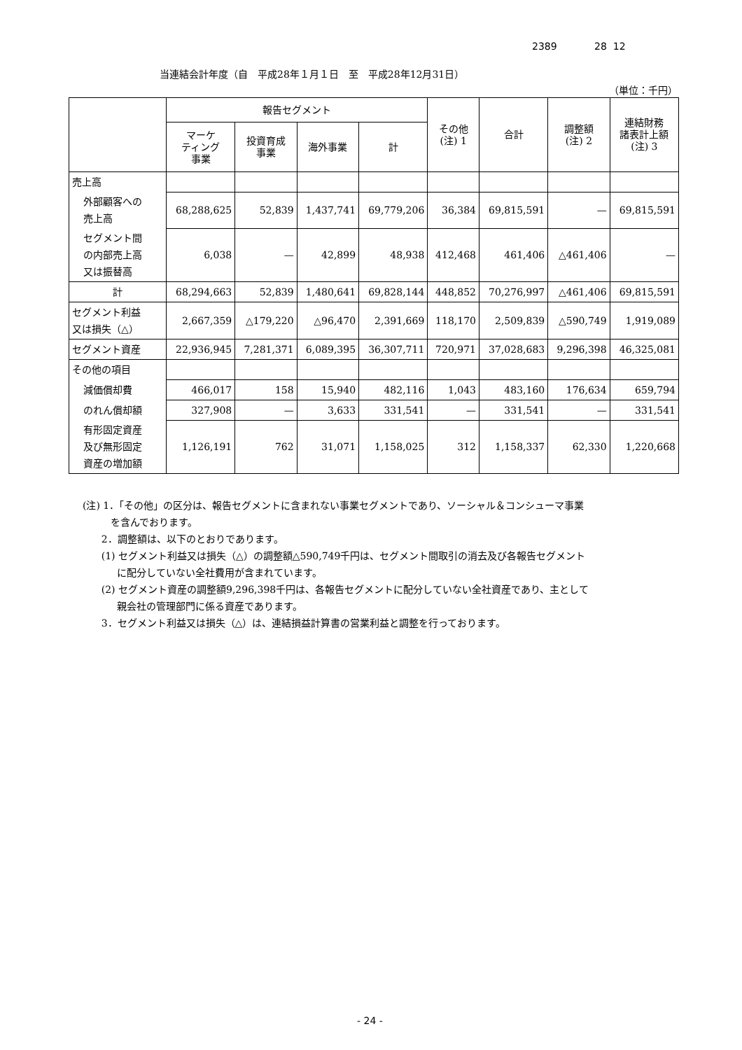2389 28 12
当連結会計年度（自　平成28年１月１日　至　平成28年12月31日）
（単位：千円）
| | 報告セグメント | | | | その他 (注) 1 | 合計 | 調整額 (注) 2 | 連結財務 諸表計上額 (注) 3 |
| --- | --- | --- | --- | --- | --- | --- | --- | --- |
| | マーケ ティング 事業 | 投資育成 事業 | 海外事業 | 計 | | | | |
| 売上高 | | | | | | | | |
| 外部顧客への 売上高 | 68,288,625 | 52,839 | 1,437,741 | 69,779,206 | 36,384 | 69,815,591 | — | 69,815,591 |
| セグメント間 の内部売上高 又は振替高 | 6,038 | — | 42,899 | 48,938 | 412,468 | 461,406 | △461,406 | — |
| 計 | 68,294,663 | 52,839 | 1,480,641 | 69,828,144 | 448,852 | 70,276,997 | △461,406 | 69,815,591 |
| セグメント利益 又は損失（△） | 2,667,359 | △179,220 | △96,470 | 2,391,669 | 118,170 | 2,509,839 | △590,749 | 1,919,089 |
| セグメント資産 | 22,936,945 | 7,281,371 | 6,089,395 | 36,307,711 | 720,971 | 37,028,683 | 9,296,398 | 46,325,081 |
| その他の項目 | | | | | | | | |
| 減価償却費 | 466,017 | 158 | 15,940 | 482,116 | 1,043 | 483,160 | 176,634 | 659,794 |
| のれん償却額 | 327,908 | — | 3,633 | 331,541 | — | 331,541 | — | 331,541 |
| 有形固定資産 及び無形固定 資産の増加額 | 1,126,191 | 762 | 31,071 | 1,158,025 | 312 | 1,158,337 | 62,330 | 1,220,668 |
(注) 1．「その他」の区分は、報告セグメントに含まれない事業セグメントであり、ソーシャル＆コンシューマ事業
を含んでおります。
2．調整額は、以下のとおりであります。
(1) セグメント利益又は損失（△）の調整額△590,749千円は、セグメント間取引の消去及び各報告セグメント
に配分していない全社費用が含まれています。
(2) セグメント資産の調整額9,296,398千円は、各報告セグメントに配分していない全社資産であり、主として
親会社の管理部門に係る資産であります。
3．セグメント利益又は損失（△）は、連結損益計算書の営業利益と調整を行っております。
- 24 -